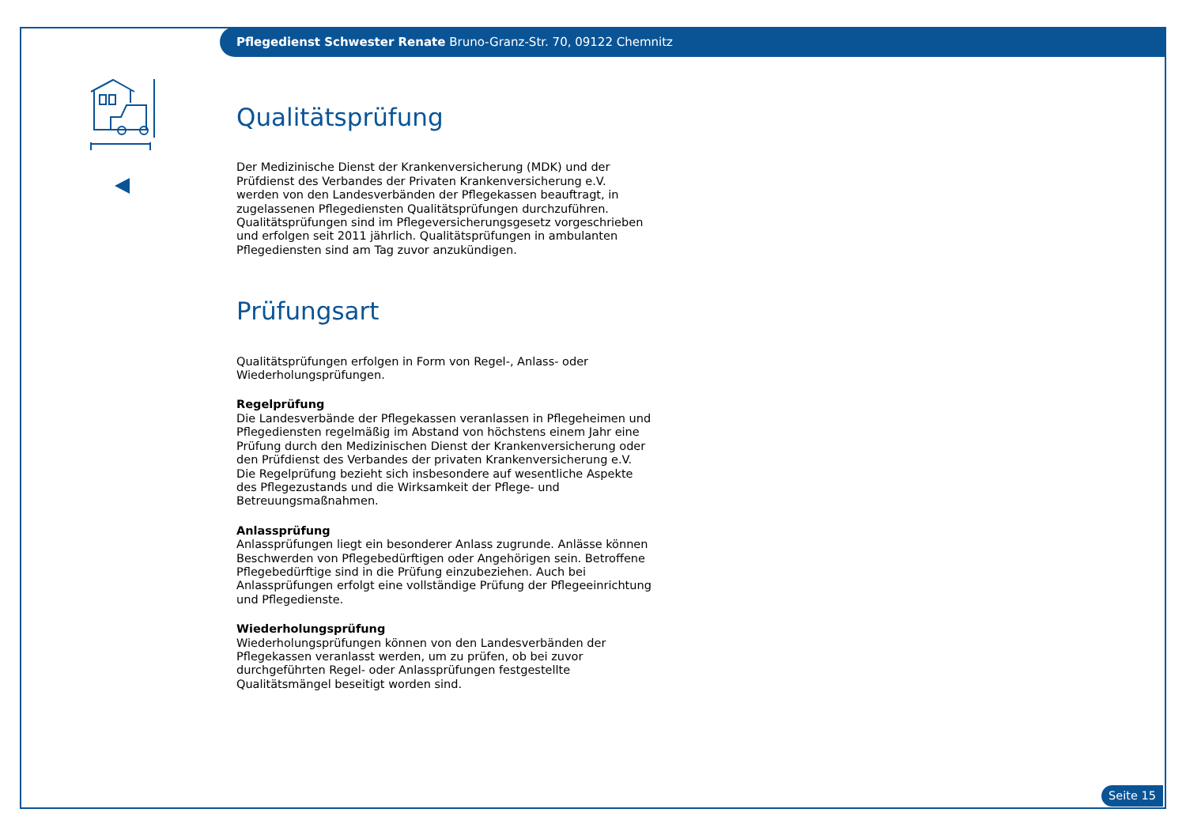Pflegedienst Schwester Renate Bruno-Granz-Str. 70, 09122 Chemnitz
Qualitätsprüfung
Der Medizinische Dienst der Krankenversicherung (MDK) und der Prüfdienst des Verbandes der Privaten Krankenversicherung e.V. werden von den Landesverbänden der Pflegekassen beauftragt, in zugelassenen Pflegediensten Qualitätsprüfungen durchzuführen. Qualitätsprüfungen sind im Pflegeversicherungsgesetz vorgeschrieben und erfolgen seit 2011 jährlich. Qualitätsprüfungen in ambulanten Pflegediensten sind am Tag zuvor anzukündigen.
Prüfungsart
Qualitätsprüfungen erfolgen in Form von Regel-, Anlass- oder Wiederholungsprüfungen.
Regelprüfung
Die Landesverbände der Pflegekassen veranlassen in Pflegeheimen und Pflegediensten regelmäßig im Abstand von höchstens einem Jahr eine Prüfung durch den Medizinischen Dienst der Krankenversicherung oder den Prüfdienst des Verbandes der privaten Krankenversicherung e.V. Die Regelprüfung bezieht sich insbesondere auf wesentliche Aspekte des Pflegezustands und die Wirksamkeit der Pflege- und Betreuungsmaßnahmen.
Anlassprüfung
Anlassprüfungen liegt ein besonderer Anlass zugrunde. Anlässe können Beschwerden von Pflegebedürftigen oder Angehörigen sein. Betroffene Pflegebedürftige sind in die Prüfung einzubeziehen. Auch bei Anlassprüfungen erfolgt eine vollständige Prüfung der Pflegeeinrichtung und Pflegedienste.
Wiederholungsprüfung
Wiederholungsprüfungen können von den Landesverbänden der Pflegekassen veranlasst werden, um zu prüfen, ob bei zuvor durchgeführten Regel- oder Anlassprüfungen festgestellte Qualitätsmängel beseitigt worden sind.
Seite 15